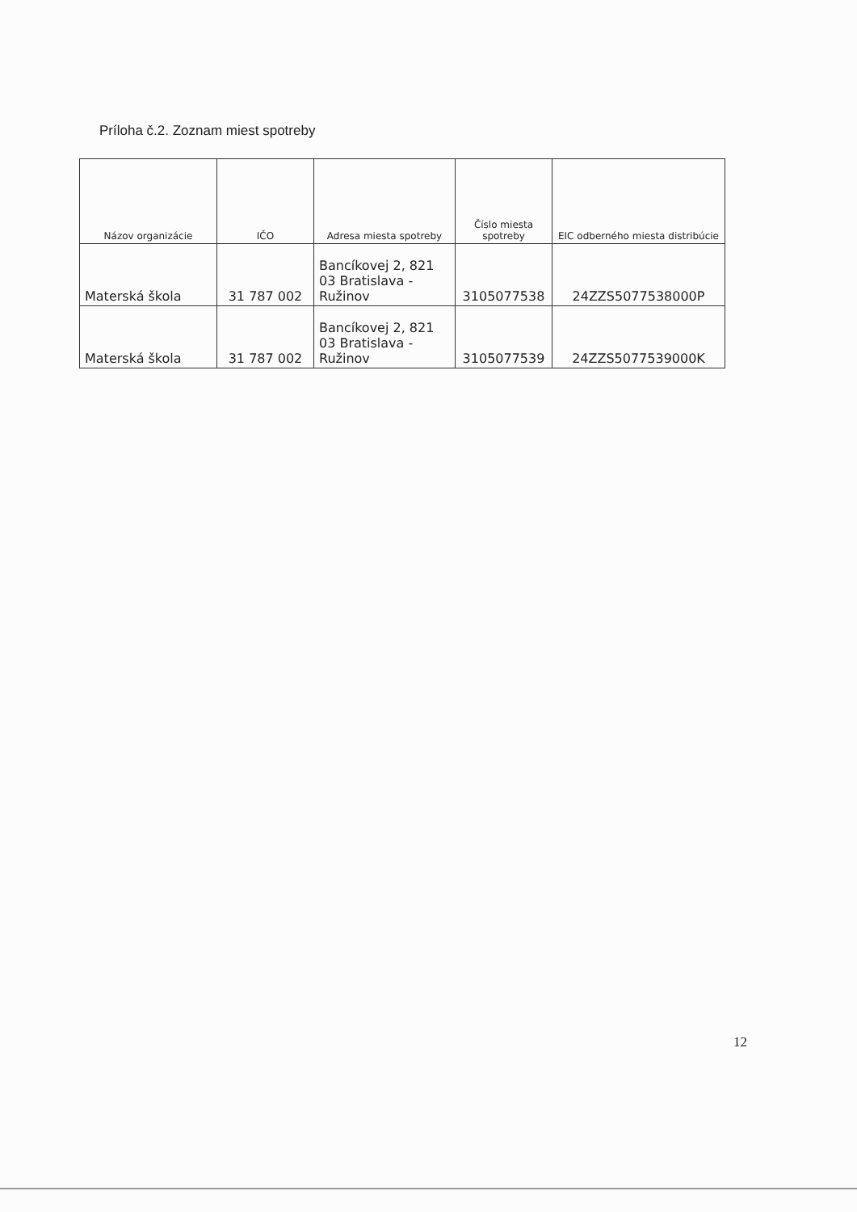Príloha č.2. Zoznam miest spotreby
| Názov organizácie | IČO | Adresa miesta spotreby | Číslo miesta spotreby | EIC odberného miesta distribúcie |
| --- | --- | --- | --- | --- |
| Materská škola | 31 787 002 | Bancíkovej 2, 821 03 Bratislava - Ružinov | 3105077538 | 24ZZS5077538000P |
| Materská škola | 31 787 002 | Bancíkovej 2, 821 03 Bratislava - Ružinov | 3105077539 | 24ZZS5077539000K |
12